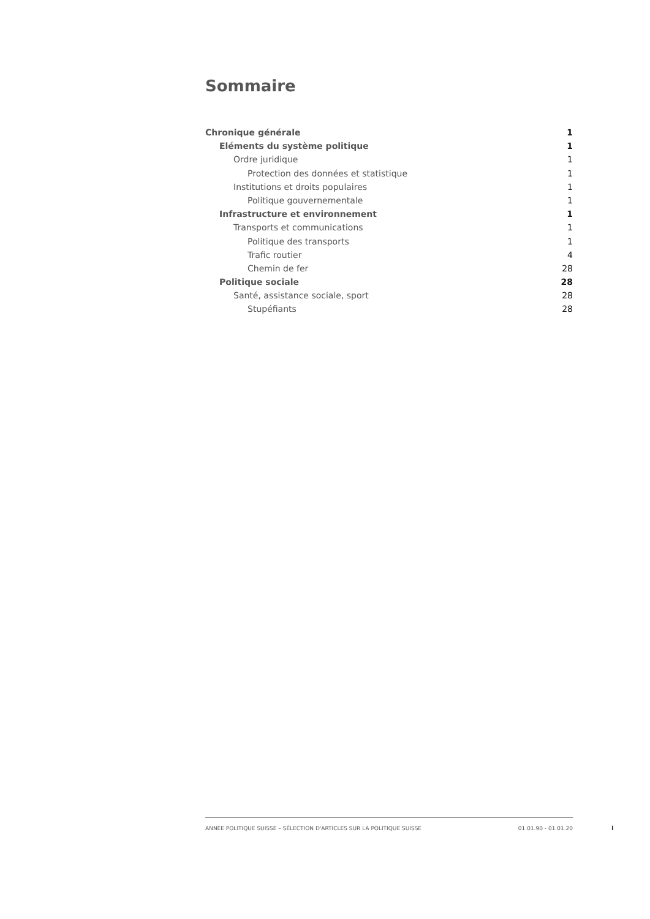Sommaire
Chronique générale 1
Eléments du système politique 1
Ordre juridique 1
Protection des données et statistique 1
Institutions et droits populaires 1
Politique gouvernementale 1
Infrastructure et environnement 1
Transports et communications 1
Politique des transports 1
Trafic routier 4
Chemin de fer 28
Politique sociale 28
Santé, assistance sociale, sport 28
Stupéfiants 28
ANNÉE POLITIQUE SUISSE – SÉLECTION D'ARTICLES SUR LA POLITIQUE SUISSE 01.01.90 - 01.01.20
I